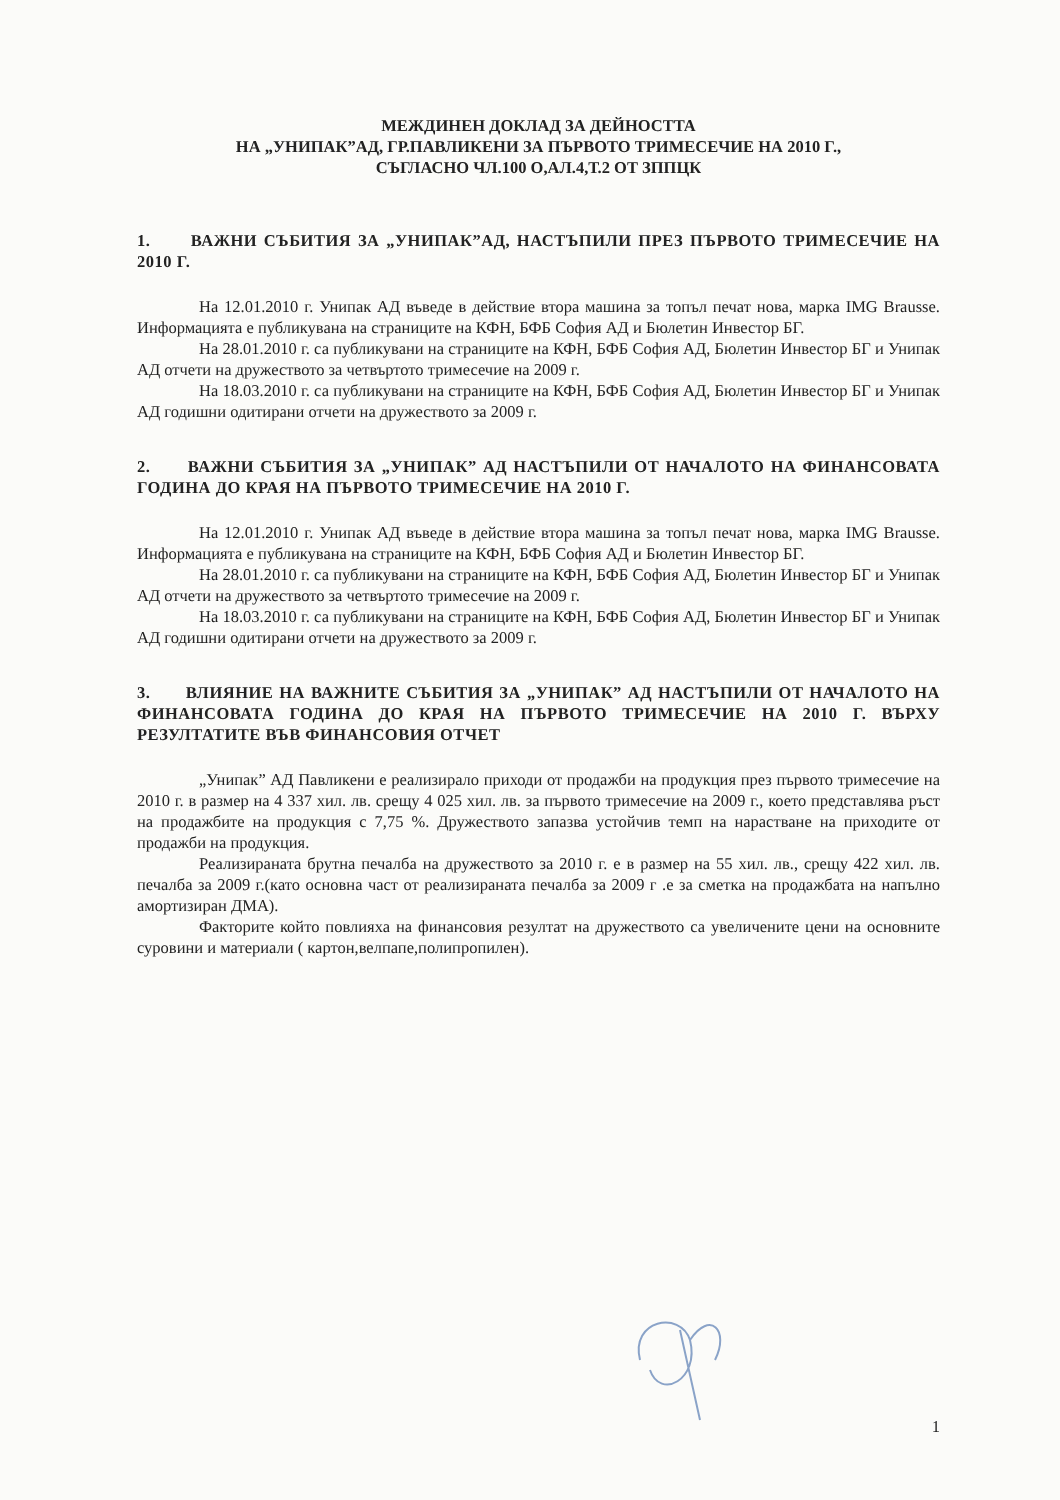МЕЖДИНЕН ДОКЛАД ЗА ДЕЙНОСТТА
НА „УНИПАК”АД, ГР.ПАВЛИКЕНИ ЗА ПЪРВОТО ТРИМЕСЕЧИЕ НА 2010 Г.,
СЪГЛАСНО ЧЛ.100 О,АЛ.4,Т.2 ОТ ЗППЦК
1. ВАЖНИ СЪБИТИЯ ЗА „УНИПАК”АД, НАСТЪПИЛИ ПРЕЗ ПЪРВОТО ТРИМЕСЕЧИЕ НА 2010 Г.
На 12.01.2010 г. Унипак АД въведе в действие втора машина за топъл печат нова, марка IMG Brausse. Информацията е публикувана на страниците на КФН, БФБ София АД и Бюлетин Инвестор БГ.
На 28.01.2010 г. са публикувани на страниците на КФН, БФБ София АД, Бюлетин Инвестор БГ и Унипак АД отчети на дружеството за четвъртото тримесечие на 2009 г.
На 18.03.2010 г. са публикувани на страниците на КФН, БФБ София АД, Бюлетин Инвестор БГ и Унипак АД годишни одитирани отчети на дружеството за 2009 г.
2. ВАЖНИ СЪБИТИЯ ЗА „УНИПАК” АД НАСТЪПИЛИ ОТ НАЧАЛОТО НА ФИНАНСОВАТА ГОДИНА ДО КРАЯ НА ПЪРВОТО ТРИМЕСЕЧИЕ НА 2010 Г.
На 12.01.2010 г. Унипак АД въведе в действие втора машина за топъл печат нова, марка IMG Brausse. Информацията е публикувана на страниците на КФН, БФБ София АД и Бюлетин Инвестор БГ.
На 28.01.2010 г. са публикувани на страниците на КФН, БФБ София АД, Бюлетин Инвестор БГ и Унипак АД отчети на дружеството за четвъртото тримесечие на 2009 г.
На 18.03.2010 г. са публикувани на страниците на КФН, БФБ София АД, Бюлетин Инвестор БГ и Унипак АД годишни одитирани отчети на дружеството за 2009 г.
3. ВЛИЯНИЕ НА ВАЖНИТЕ СЪБИТИЯ ЗА „УНИПАК” АД НАСТЪПИЛИ ОТ НАЧАЛОТО НА ФИНАНСОВАТА ГОДИНА ДО КРАЯ НА ПЪРВОТО ТРИМЕСЕЧИЕ НА 2010 Г. ВЪРХУ РЕЗУЛТАТИТЕ ВЪВ ФИНАНСОВИЯ ОТЧЕТ
„Унипак” АД Павликени е реализирало приходи от продажби на продукция през първото тримесечие на 2010 г. в размер на 4 337 хил. лв. срещу 4 025 хил. лв. за първото тримесечие на 2009 г., което представлява ръст на продажбите на продукция с 7,75 %. Дружеството запазва устойчив темп на нарастване на приходите от продажби на продукция.
Реализираната брутна печалба на дружеството за 2010 г. е в размер на 55 хил. лв., срещу 422 хил. лв. печалба за 2009 г.(като основна част от реализираната печалба за 2009 г .е за сметка на продажбата на напълно амортизиран ДМА).
Факторите който повлияха на финансовия резултат на дружеството са увеличените цени на основните суровини и материали ( картон,велпапе,полипропилен).
1